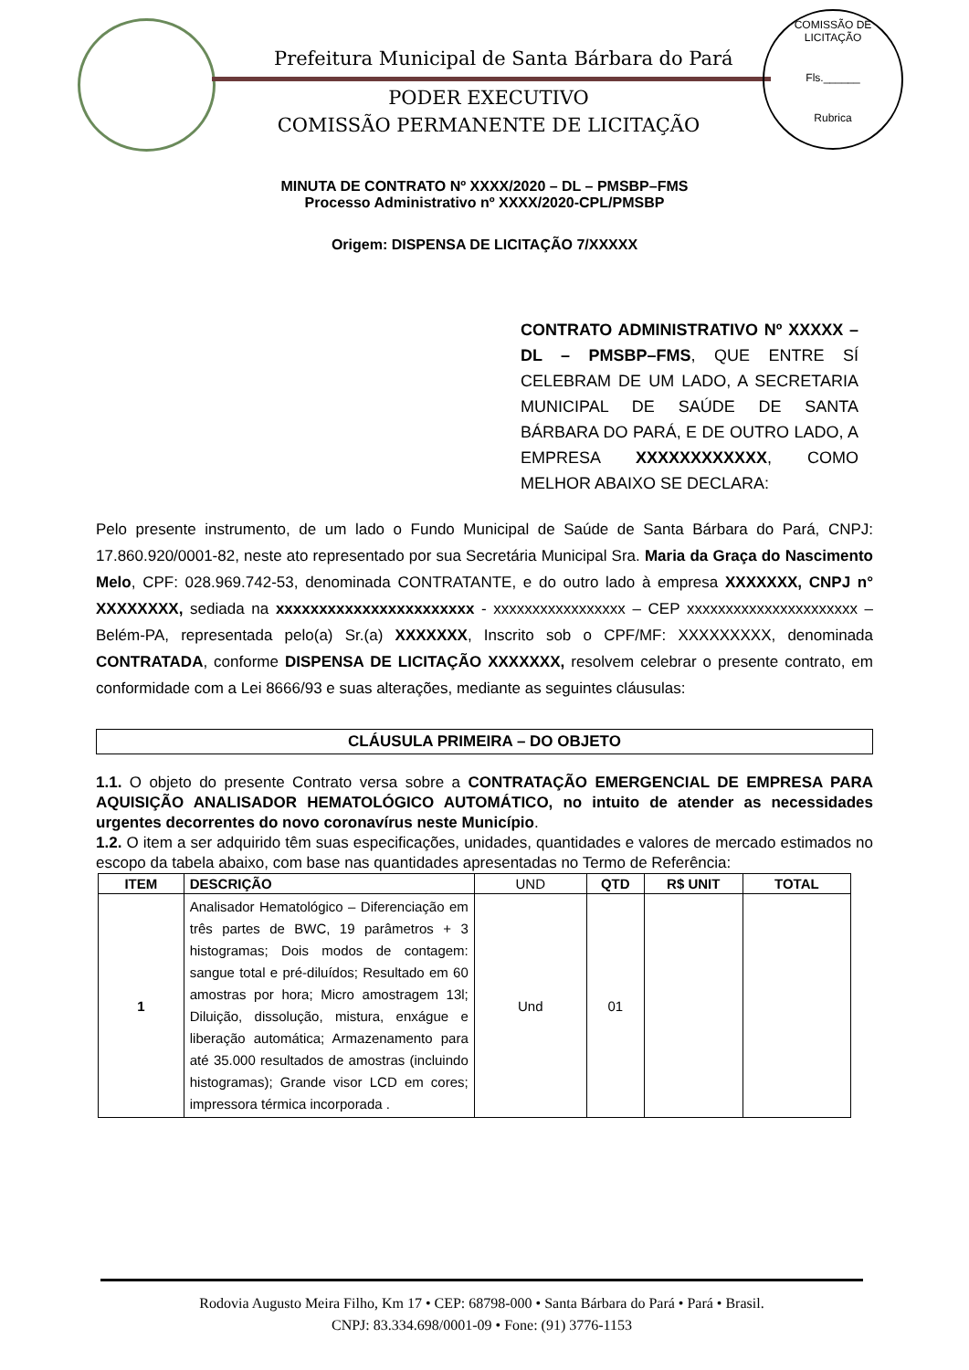Prefeitura Municipal de Santa Bárbara do Pará
PODER EXECUTIVO
COMISSÃO PERMANENTE DE LICITAÇÃO
COMISSÃO DE LICITAÇÃO
Fls.______
Rubrica
MINUTA DE CONTRATO Nº XXXX/2020 – DL – PMSBP–FMS
Processo Administrativo nº XXXX/2020-CPL/PMSBP
Origem: DISPENSA DE LICITAÇÃO 7/XXXXX
CONTRATO ADMINISTRATIVO Nº XXXXX – DL – PMSBP–FMS, QUE ENTRE SÍ CELEBRAM DE UM LADO, A SECRETARIA MUNICIPAL DE SAÚDE DE SANTA BÁRBARA DO PARÁ, E DE OUTRO LADO, A EMPRESA XXXXXXXXXXXX, COMO MELHOR ABAIXO SE DECLARA:
Pelo presente instrumento, de um lado o Fundo Municipal de Saúde de Santa Bárbara do Pará, CNPJ: 17.860.920/0001-82, neste ato representado por sua Secretária Municipal Sra. Maria da Graça do Nascimento Melo, CPF: 028.969.742-53, denominada CONTRATANTE, e do outro lado à empresa XXXXXXX, CNPJ n° XXXXXXXX, sediada na xxxxxxxxxxxxxxxxxxxxxxx - xxxxxxxxxxxxxxxxx – CEP xxxxxxxxxxxxxxxxxxxxxx – Belém-PA, representada pelo(a) Sr.(a) XXXXXXX, Inscrito sob o CPF/MF: XXXXXXXXX, denominada CONTRATADA, conforme DISPENSA DE LICITAÇÃO XXXXXXX, resolvem celebrar o presente contrato, em conformidade com a Lei 8666/93 e suas alterações, mediante as seguintes cláusulas:
CLÁUSULA PRIMEIRA – DO OBJETO
1.1. O objeto do presente Contrato versa sobre a CONTRATAÇÃO EMERGENCIAL DE EMPRESA PARA AQUISIÇÃO ANALISADOR HEMATOLÓGICO AUTOMÁTICO, no intuito de atender as necessidades urgentes decorrentes do novo coronavírus neste Município.
1.2. O item a ser adquirido têm suas especificações, unidades, quantidades e valores de mercado estimados no escopo da tabela abaixo, com base nas quantidades apresentadas no Termo de Referência:
| ITEM | DESCRIÇÃO | UND | QTD | R$ UNIT | TOTAL |
| --- | --- | --- | --- | --- | --- |
| 1 | Analisador Hematológico – Diferenciação em três partes de BWC, 19 parâmetros + 3 histogramas; Dois modos de contagem: sangue total e pré-diluídos; Resultado em 60 amostras por hora; Micro amostragem 13l; Diluição, dissolução, mistura, enxágue e liberação automática; Armazenamento para até 35.000 resultados de amostras (incluindo histogramas); Grande visor LCD em cores; impressora térmica incorporada . | Und | 01 | | |
Rodovia Augusto Meira Filho, Km 17 • CEP: 68798-000 • Santa Bárbara do Pará • Pará • Brasil.
CNPJ: 83.334.698/0001-09 • Fone: (91) 3776-1153